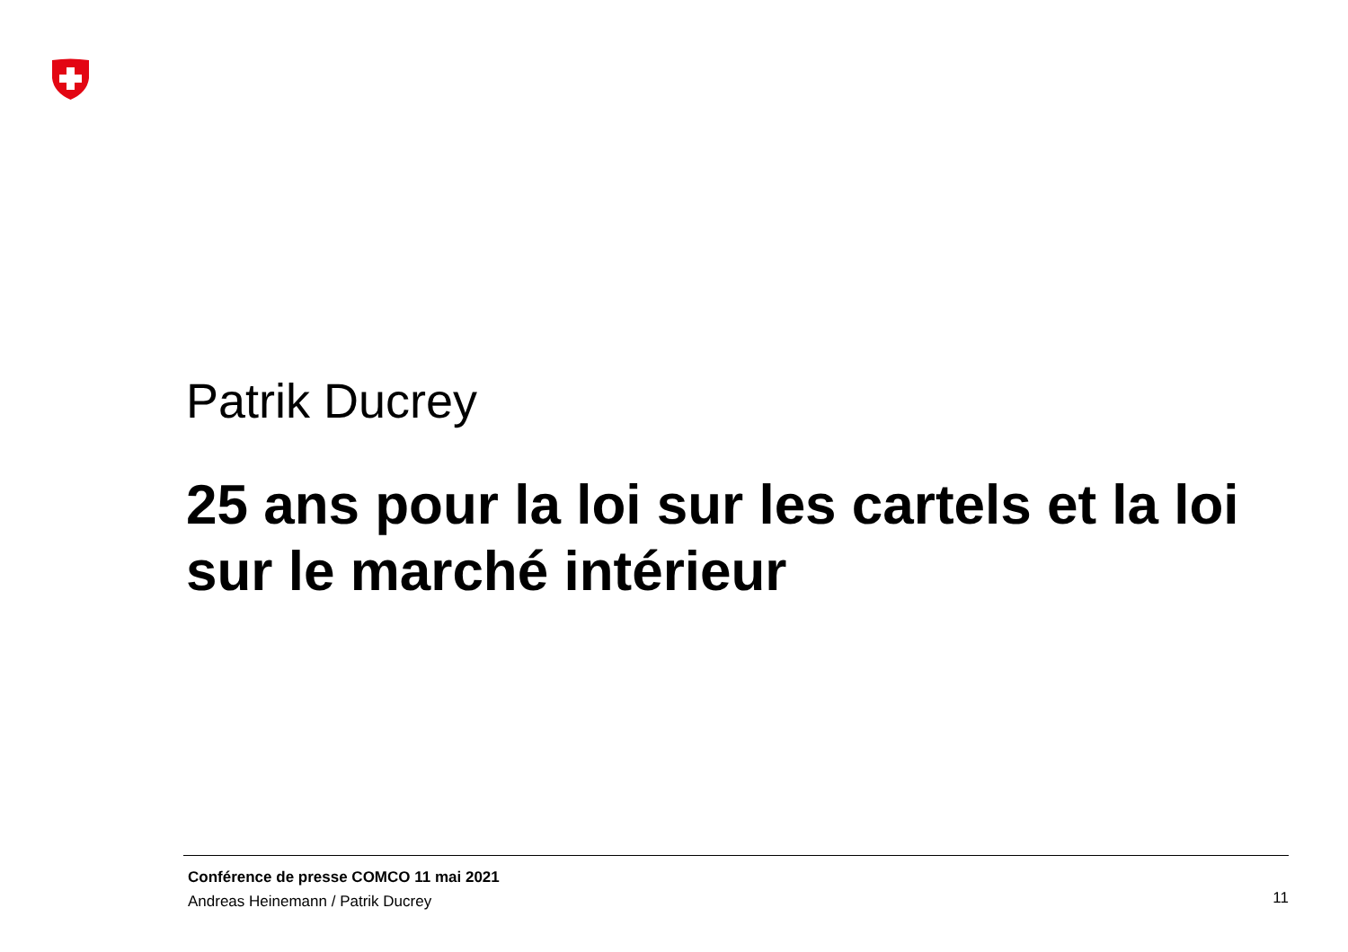Patrik Ducrey
25 ans pour la loi sur les cartels et la loi sur le marché intérieur
Conférence de presse COMCO 11 mai 2021
Andreas Heinemann / Patrik Ducrey
11